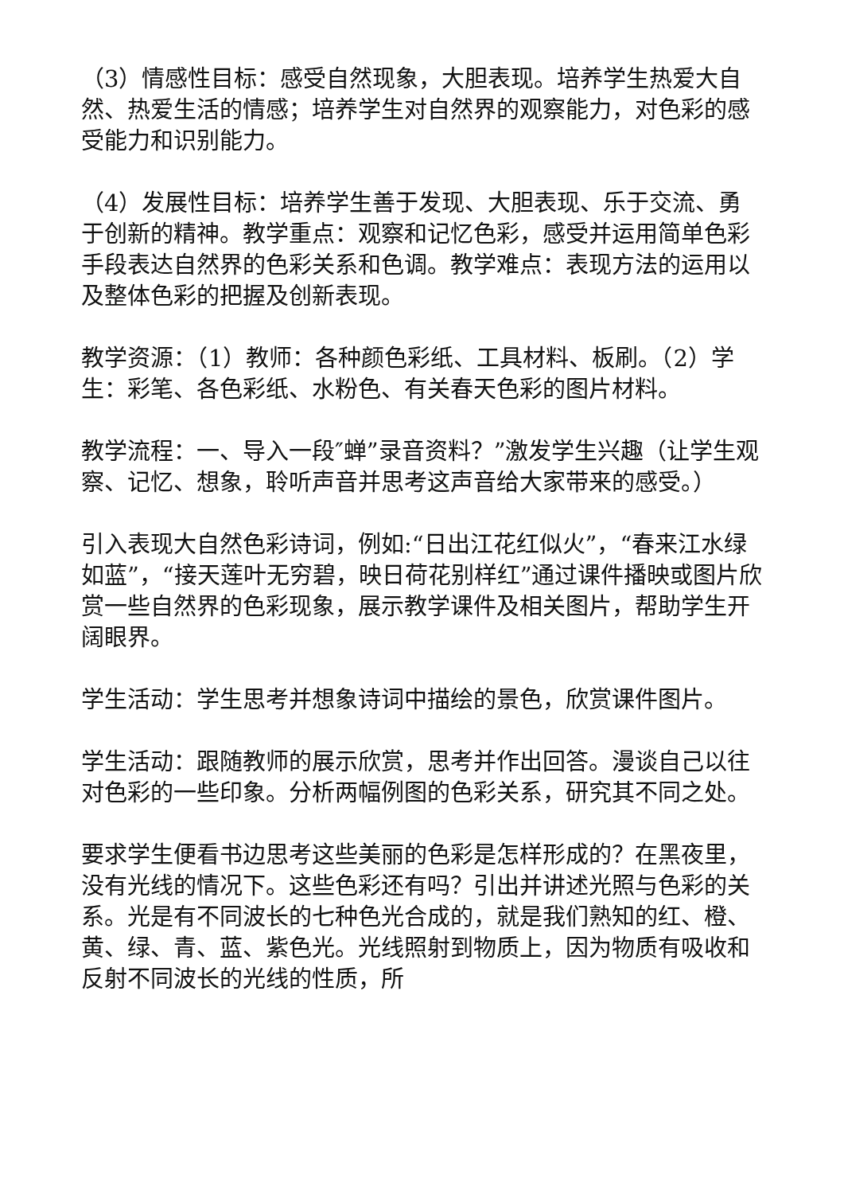（3）情感性目标：感受自然现象，大胆表现。培养学生热爱大自然、热爱生活的情感；培养学生对自然界的观察能力，对色彩的感受能力和识别能力。
（4）发展性目标：培养学生善于发现、大胆表现、乐于交流、勇于创新的精神。教学重点：观察和记忆色彩，感受并运用简单色彩手段表达自然界的色彩关系和色调。教学难点：表现方法的运用以及整体色彩的把握及创新表现。
教学资源：（1）教师：各种颜色彩纸、工具材料、板刷。（2）学生：彩笔、各色彩纸、水粉色、有关春天色彩的图片材料。
教学流程：一、导入一段″蝉”录音资料？”激发学生兴趣（让学生观察、记忆、想象，聆听声音并思考这声音给大家带来的感受。）
引入表现大自然色彩诗词，例如:“日出江花红似火”，“春来江水绿如蓝”，“接天莲叶无穷碧，映日荷花别样红”通过课件播映或图片欣赏一些自然界的色彩现象，展示教学课件及相关图片，帮助学生开阔眼界。
学生活动：学生思考并想象诗词中描绘的景色，欣赏课件图片。
学生活动：跟随教师的展示欣赏，思考并作出回答。漫谈自己以往对色彩的一些印象。分析两幅例图的色彩关系，研究其不同之处。
要求学生便看书边思考这些美丽的色彩是怎样形成的？在黑夜里，没有光线的情况下。这些色彩还有吗？引出并讲述光照与色彩的关系。光是有不同波长的七种色光合成的，就是我们熟知的红、橙、黄、绿、青、蓝、紫色光。光线照射到物质上，因为物质有吸收和反射不同波长的光线的性质，所